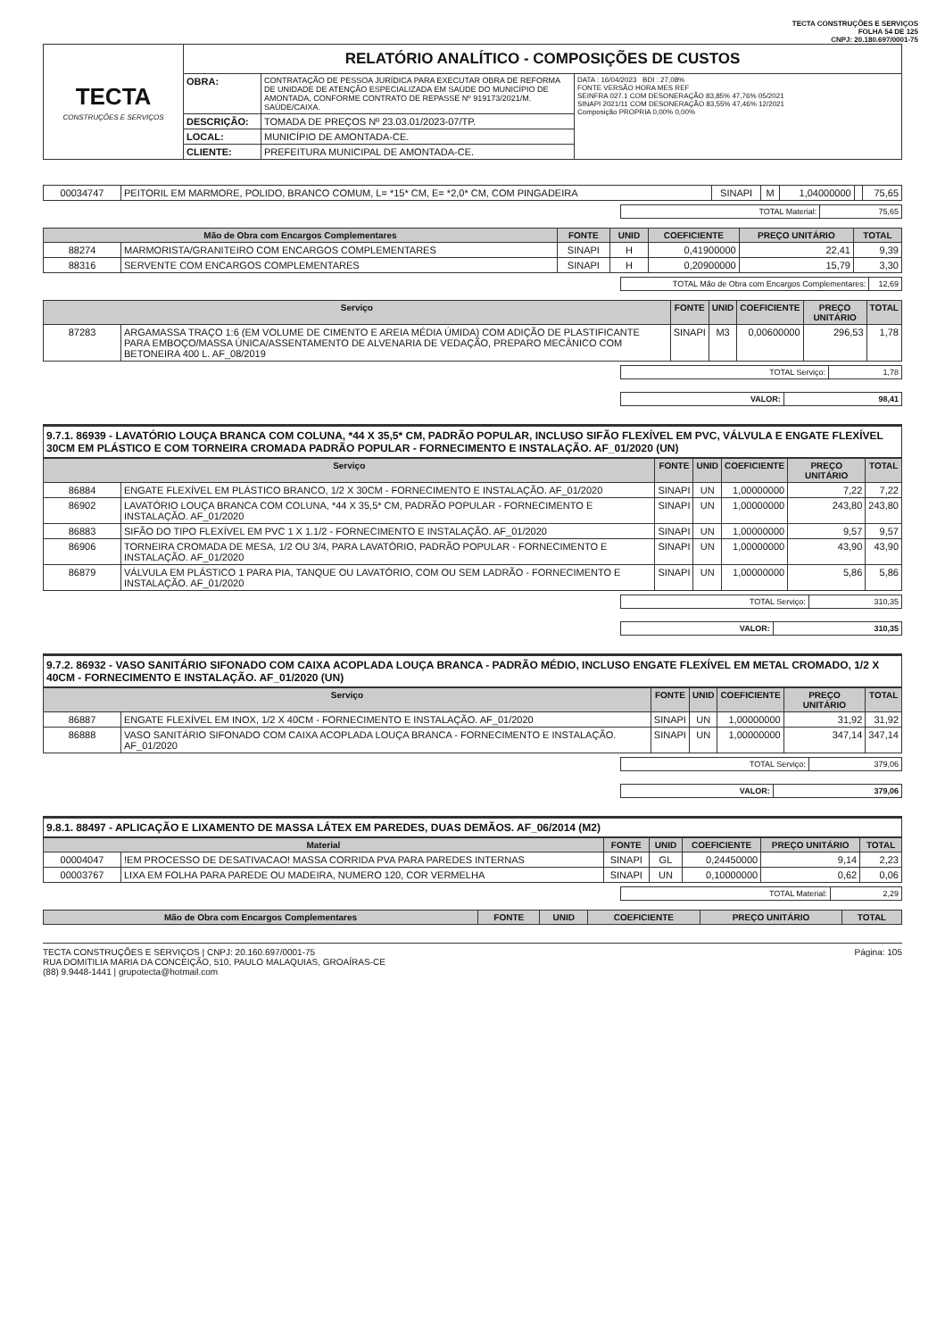TECTA CONSTRUÇÕES E SERVIÇOS
FOLHA 54 DE 125
CNPJ: 20.180.697/0001-75
| TECTA CONSTRUÇÕES E SERVIÇOS | RELATÓRIO ANALÍTICO - COMPOSIÇÕES DE CUSTOS | | |
| | OBRA: | CONTRATAÇÃO DE PESSOA JURÍDICA PARA EXECUTAR OBRA DE REFORMA DE UNIDADE DE ATENÇÃO ESPECIALIZADA EM SAÚDE DO MUNICÍPIO DE AMONTADA, CONFORME CONTRATO DE REPASSE Nº 919173/2021/M. SAÚDE/CAIXA. | DATA : 16/04/2023 BDI : 27,08% FONTE VERSÃO HORA MES REF SEINFRA 027.1 COM DESONERAÇÃO 83,85% 47,76% 05/2021 SINAPI 2021/11 COM DESONERAÇÃO 83,55% 47,46% 12/2021 Composição PROPRIA 0,00% 0,00% |
| | DESCRIÇÃO: | TOMADA DE PREÇOS Nº 23.03.01/2023-07/TP. | |
| | LOCAL: | MUNICÍPIO DE AMONTADA-CE. | |
| | CLIENTE: | PREFEITURA MUNICIPAL DE AMONTADA-CE. | |
| 00034747 | PEITORIL EM MARMORE, POLIDO, BRANCO COMUM, L= *15* CM, E= *2,0* CM, COM PINGADEIRA | SINAPI | M | 1,04000000 | | 75,65 |
| TOTAL Material: | 75,65 |
| Mão de Obra com Encargos Complementares | | FONTE | UNID | COEFICIENTE | PREÇO UNITÁRIO | TOTAL |
| --- | --- | --- | --- | --- | --- | --- |
| 88274 | MARMORISTA/GRANITEIRO COM ENCARGOS COMPLEMENTARES | SINAPI | H | 0,41900000 | 22,41 | 9,39 |
| 88316 | SERVENTE COM ENCARGOS COMPLEMENTARES | SINAPI | H | 0,20900000 | 15,79 | 3,30 |
| TOTAL Mão de Obra com Encargos Complementares: | 12,69 |
| Serviço | | FONTE | UNID | COEFICIENTE | PREÇO UNITÁRIO | TOTAL |
| --- | --- | --- | --- | --- | --- | --- |
| 87283 | ARGAMASSA TRAÇO 1:6 (EM VOLUME DE CIMENTO E AREIA MÉDIA ÚMIDA) COM ADIÇÃO DE PLASTIFICANTE PARA EMBOÇO/MASSA ÚNICA/ASSENTAMENTO DE ALVENARIA DE VEDAÇÃO, PREPARO MECÂNICO COM BETONEIRA 400 L. AF_08/2019 | SINAPI | M3 | 0,00600000 | 296,53 | 1,78 |
| TOTAL Serviço: | 1,78 |
| VALOR: | 98,41 |
9.7.1. 86939 - LAVATÓRIO LOUÇA BRANCA COM COLUNA, *44 X 35,5* CM, PADRÃO POPULAR, INCLUSO SIFÃO FLEXÍVEL EM PVC, VÁLVULA E ENGATE FLEXÍVEL 30CM EM PLÁSTICO E COM TORNEIRA CROMADA PADRÃO POPULAR - FORNECIMENTO E INSTALAÇÃO. AF_01/2020 (UN)
| Serviço | | FONTE | UNID | COEFICIENTE | PREÇO UNITÁRIO | TOTAL |
| --- | --- | --- | --- | --- | --- | --- |
| 86884 | ENGATE FLEXÍVEL EM PLÁSTICO BRANCO, 1/2 X 30CM - FORNECIMENTO E INSTALAÇÃO. AF_01/2020 | SINAPI | UN | 1,00000000 | 7,22 | 7,22 |
| 86902 | LAVATÓRIO LOUÇA BRANCA COM COLUNA, *44 X 35,5* CM, PADRÃO POPULAR - FORNECIMENTO E INSTALAÇÃO. AF_01/2020 | SINAPI | UN | 1,00000000 | 243,80 | 243,80 |
| 86883 | SIFÃO DO TIPO FLEXÍVEL EM PVC 1 X 1.1/2 - FORNECIMENTO E INSTALAÇÃO. AF_01/2020 | SINAPI | UN | 1,00000000 | 9,57 | 9,57 |
| 86906 | TORNEIRA CROMADA DE MESA, 1/2 OU 3/4, PARA LAVATÓRIO, PADRÃO POPULAR - FORNECIMENTO E INSTALAÇÃO. AF_01/2020 | SINAPI | UN | 1,00000000 | 43,90 | 43,90 |
| 86879 | VÁLVULA EM PLÁSTICO 1 PARA PIA, TANQUE OU LAVATÓRIO, COM OU SEM LADRÃO - FORNECIMENTO E INSTALAÇÃO. AF_01/2020 | SINAPI | UN | 1,00000000 | 5,86 | 5,86 |
| TOTAL Serviço: | 310,35 |
| VALOR: | 310,35 |
9.7.2. 86932 - VASO SANITÁRIO SIFONADO COM CAIXA ACOPLADA LOUÇA BRANCA - PADRÃO MÉDIO, INCLUSO ENGATE FLEXÍVEL EM METAL CROMADO, 1/2 X 40CM - FORNECIMENTO E INSTALAÇÃO. AF_01/2020 (UN)
| Serviço | | FONTE | UNID | COEFICIENTE | PREÇO UNITÁRIO | TOTAL |
| --- | --- | --- | --- | --- | --- | --- |
| 86887 | ENGATE FLEXÍVEL EM INOX, 1/2 X 40CM - FORNECIMENTO E INSTALAÇÃO. AF_01/2020 | SINAPI | UN | 1,00000000 | 31,92 | 31,92 |
| 86888 | VASO SANITÁRIO SIFONADO COM CAIXA ACOPLADA LOUÇA BRANCA - FORNECIMENTO E INSTALAÇÃO. AF_01/2020 | SINAPI | UN | 1,00000000 | 347,14 | 347,14 |
| TOTAL Serviço: | 379,06 |
| VALOR: | 379,06 |
9.8.1. 88497 - APLICAÇÃO E LIXAMENTO DE MASSA LÁTEX EM PAREDES, DUAS DEMÃOS. AF_06/2014 (M2)
| Material | | FONTE | UNID | COEFICIENTE | PREÇO UNITÁRIO | TOTAL |
| --- | --- | --- | --- | --- | --- | --- |
| 00004047 | !EM PROCESSO DE DESATIVACAO! MASSA CORRIDA PVA PARA PAREDES INTERNAS | SINAPI | GL | 0,24450000 | 9,14 | 2,23 |
| 00003767 | LIXA EM FOLHA PARA PAREDE OU MADEIRA, NUMERO 120, COR VERMELHA | SINAPI | UN | 0,10000000 | 0,62 | 0,06 |
| TOTAL Material: | 2,29 |
| Mão de Obra com Encargos Complementares | FONTE | UNID | COEFICIENTE | PREÇO UNITÁRIO | TOTAL |
| --- | --- | --- | --- | --- | --- |
TECTA CONSTRUÇÕES E SERVIÇOS | CNPJ: 20.160.697/0001-75
RUA DOMITILIA MARIA DA CONCEIÇÃO, 510, PAULO MALAQUIAS, GROAÍRAS-CE
(88) 9.9448-1441 | grupotecta@hotmail.com
Página: 105